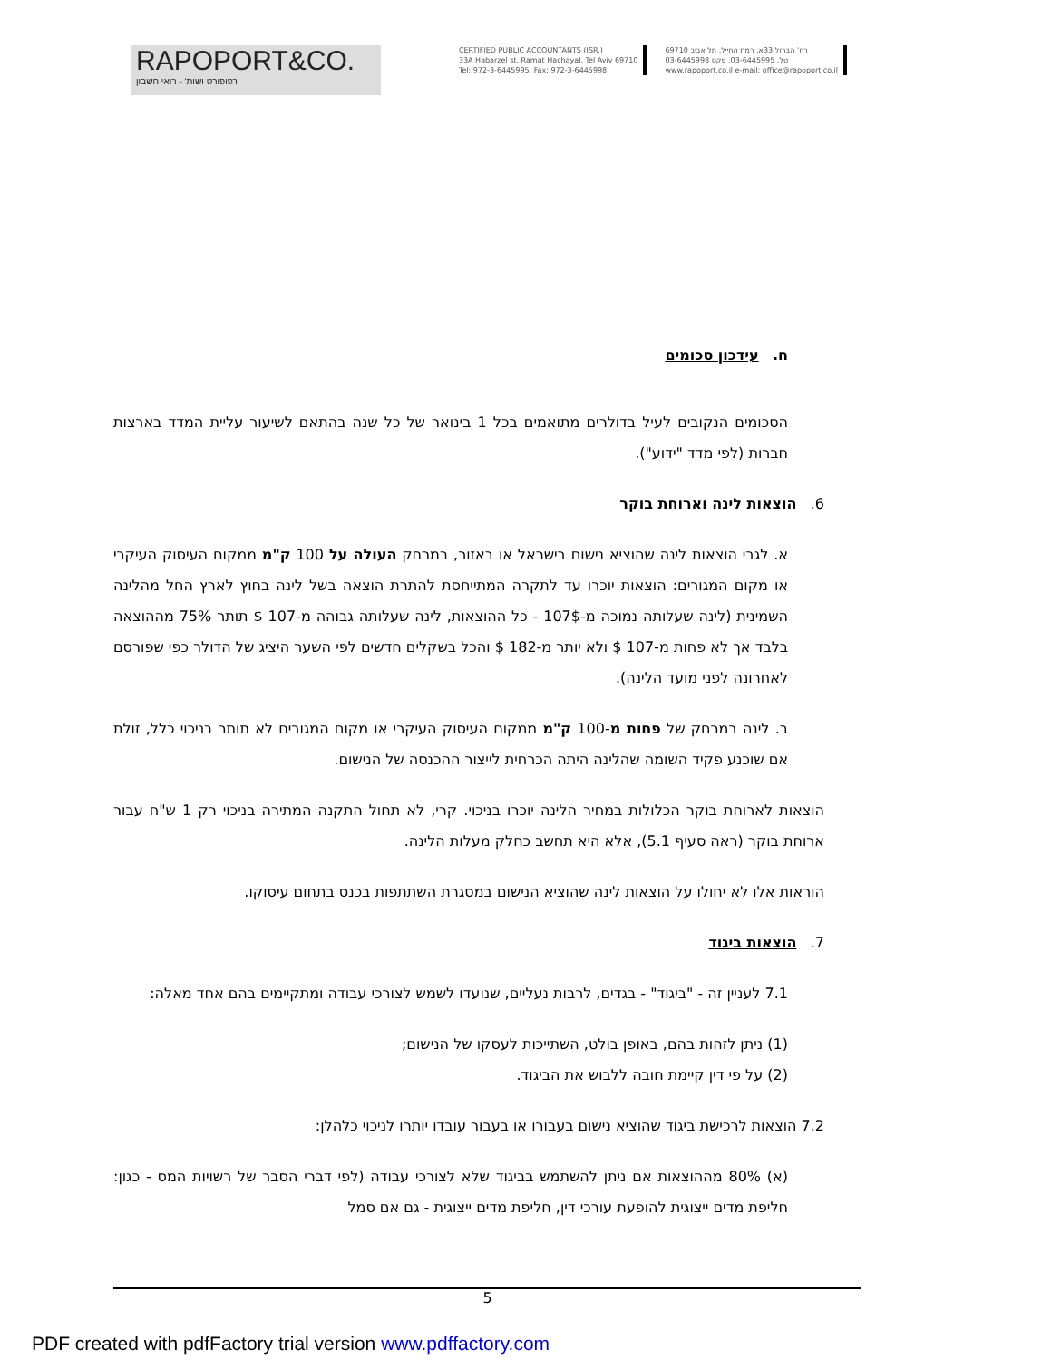RAPOPORT&CO.
רפופורט ושות' - רואי חשבון
CERTIFIED PUBLIC ACCOUNTANTS (ISR.)
33A Habarzel st. Ramat Hachayal, Tel Aviv 69710
Tel: 972-3-6445995, Fax: 972-3-6445998
רח' הברזל 33א, רמת החייל, תל אביב 69710
טל. 03-6445995, פקס 03-6445998
www.rapoport.co.il e-mail: office@rapoport.co.il
ח. עידכון סכומים
הסכומים הנקובים לעיל בדולרים מתואמים בכל 1 בינואר של כל שנה בהתאם לשיעור עליית המדד בארצות חברות (לפי מדד "ידוע").
6. הוצאות לינה וארוחת בוקר
א. לגבי הוצאות לינה שהוציא נישום בישראל או באזור, במרחק העולה על 100 ק"מ ממקום העיסוק העיקרי או מקום המגורים: הוצאות יוכרו עד לתקרה המתייחסת להתרת הוצאה בשל לינה בחוץ לארץ החל מהלינה השמינית (לינה שעלותה נמוכה מ-107$ - כל ההוצאות, לינה שעלותה גבוהה מ-107 $ תותר 75% מההוצאה בלבד אך לא פחות מ-107 $ ולא יותר מ-182 $ והכל בשקלים חדשים לפי השער היציג של הדולר כפי שפורסם לאחרונה לפני מועד הלינה).
ב. לינה במרחק של פחות מ-100 ק"מ ממקום העיסוק העיקרי או מקום המגורים לא תותר בניכוי כלל, זולת אם שוכנע פקיד השומה שהלינה היתה הכרחית לייצור ההכנסה של הנישום.
הוצאות לארוחת בוקר הכלולות במחיר הלינה יוכרו בניכוי. קרי, לא תחול התקנה המתירה בניכוי רק 1 ש"ח עבור ארוחת בוקר (ראה סעיף 5.1), אלא היא תחשב כחלק מעלות הלינה.
הוראות אלו לא יחולו על הוצאות לינה שהוציא הנישום במסגרת השתתפות בכנס בתחום עיסוקו.
7. הוצאות ביגוד
7.1 לעניין זה - "ביגוד" - בגדים, לרבות נעליים, שנועדו לשמש לצורכי עבודה ומתקיימים בהם אחד מאלה:
(1) ניתן לזהות בהם, באופן בולט, השתייכות לעסקו של הנישום;
(2) על פי דין קיימת חובה ללבוש את הביגוד.
7.2 הוצאות לרכישת ביגוד שהוציא נישום בעבורו או בעבור עובדו יותרו לניכוי כלהלן:
(א) 80% מההוצאות אם ניתן להשתמש בביגוד שלא לצורכי עבודה (לפי דברי הסבר של רשויות המס - כגון: חליפת מדים ייצוגית להופעת עורכי דין, חליפת מדים ייצוגית - גם אם סמל
5
PDF created with pdfFactory trial version www.pdffactory.com